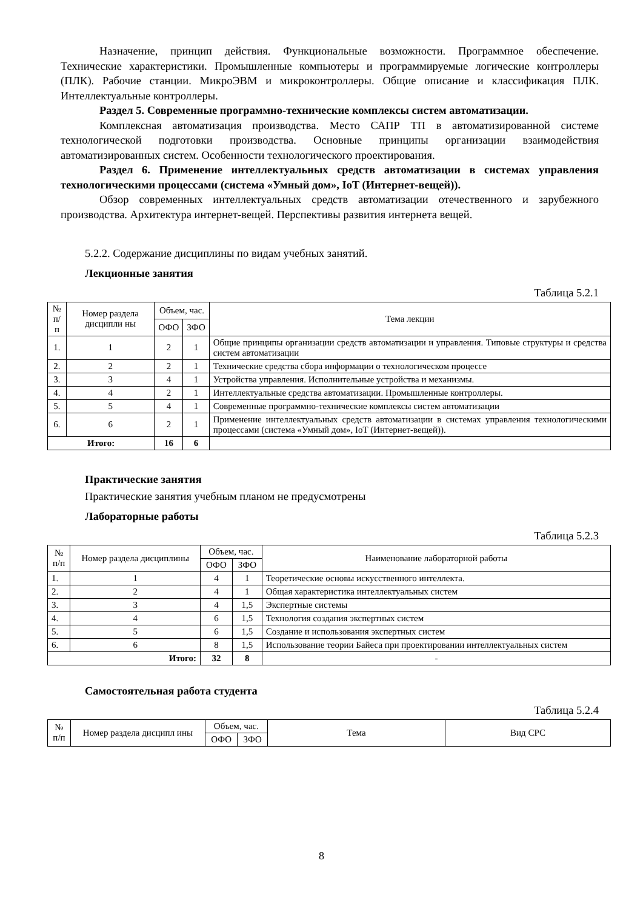Назначение, принцип действия. Функциональные возможности. Программное обеспечение. Технические характеристики. Промышленные компьютеры и программируемые логические контроллеры (ПЛК). Рабочие станции. МикроЭВМ и микроконтроллеры. Общие описание и классификация ПЛК. Интеллектуальные контроллеры.
Раздел 5. Современные программно-технические комплексы систем автоматизации.
Комплексная автоматизация производства. Место САПР ТП в автоматизированной системе технологической подготовки производства. Основные принципы организации взаимодействия автоматизированных систем. Особенности технологического проектирования.
Раздел 6. Применение интеллектуальных средств автоматизации в системах управления технологическими процессами (система «Умный дом», IoT (Интернет-вещей)).
Обзор современных интеллектуальных средств автоматизации отечественного и зарубежного производства. Архитектура интернет-вещей. Перспективы развития интернета вещей.
5.2.2. Содержание дисциплины по видам учебных занятий.
Лекционные занятия
Таблица 5.2.1
| № п/п | Номер раздела дисципли ны | Объем, час. | | Тема лекции |
| --- | --- | --- | --- | --- |
| | | ОФО | ЗФО | |
| 1. | 1 | 2 | 1 | Общие принципы организации средств автоматизации и управления. Типовые структуры и средства систем автоматизации |
| 2. | 2 | 2 | 1 | Технические средства сбора информации о технологическом процессе |
| 3. | 3 | 4 | 1 | Устройства управления. Исполнительные устройства и механизмы. |
| 4. | 4 | 2 | 1 | Интеллектуальные средства автоматизации. Промышленные контроллеры. |
| 5. | 5 | 4 | 1 | Современные программно-технические комплексы систем автоматизации |
| 6. | 6 | 2 | 1 | Применение интеллектуальных средств автоматизации в системах управления технологическими процессами (система «Умный дом», IoT (Интернет-вещей)). |
| Итого: | | 16 | 6 | |
Практические занятия
Практические занятия учебным планом не предусмотрены
Лабораторные работы
Таблица 5.2.3
| № п/п | Номер раздела дисциплины | Объем, час. | | Наименование лабораторной работы |
| --- | --- | --- | --- | --- |
| | | ОФО | ЗФО | |
| 1. | 1 | 4 | 1 | Теоретические основы искусственного интеллекта. |
| 2. | 2 | 4 | 1 | Общая характеристика интеллектуальных систем |
| 3. | 3 | 4 | 1,5 | Экспертные системы |
| 4. | 4 | 6 | 1,5 | Технология создания экспертных систем |
| 5. | 5 | 6 | 1,5 | Создание и использования экспертных систем |
| 6. | 6 | 8 | 1,5 | Использование теории Байеса при проектировании интеллектуальных систем |
| Итого: | | 32 | 8 | - |
Самостоятельная работа студента
Таблица 5.2.4
| № п/п | Номер раздела дисципл ины | Объем, час. | | Тема | Вид СРС |
| --- | --- | --- | --- | --- | --- |
| | | ОФО | ЗФО | | |
8